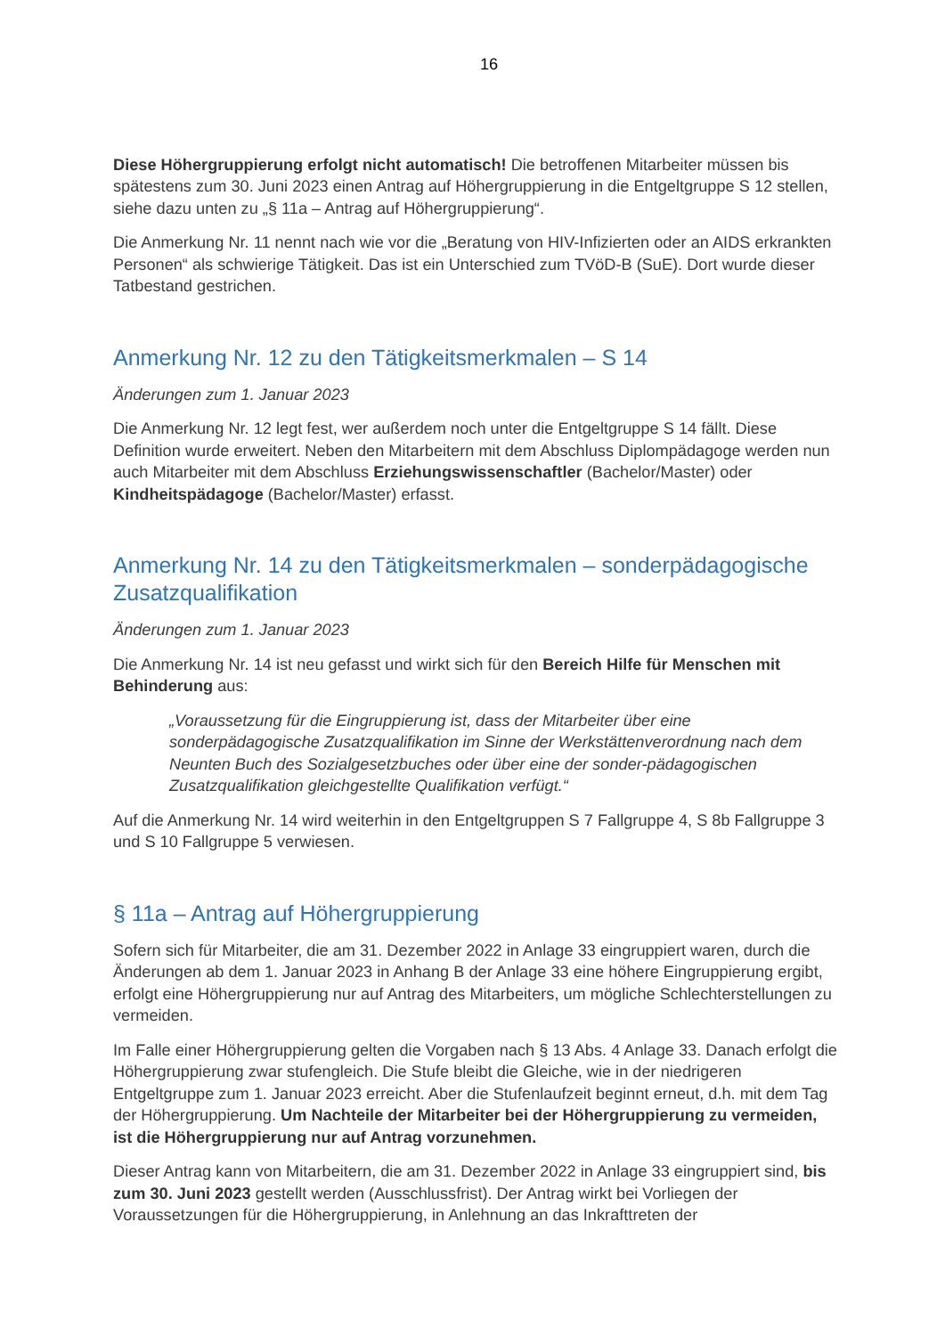16
Diese Höhergruppierung erfolgt nicht automatisch! Die betroffenen Mitarbeiter müssen bis spätestens zum 30. Juni 2023 einen Antrag auf Höhergruppierung in die Entgeltgruppe S 12 stellen, siehe dazu unten zu „§ 11a – Antrag auf Höhergruppierung“.
Die Anmerkung Nr. 11 nennt nach wie vor die „Beratung von HIV-Infizierten oder an AIDS erkrankten Personen“ als schwierige Tätigkeit. Das ist ein Unterschied zum TVöD-B (SuE). Dort wurde dieser Tatbestand gestrichen.
Anmerkung Nr. 12 zu den Tätigkeitsmerkmalen – S 14
Änderungen zum 1. Januar 2023
Die Anmerkung Nr. 12 legt fest, wer außerdem noch unter die Entgeltgruppe S 14 fällt. Diese Definition wurde erweitert. Neben den Mitarbeitern mit dem Abschluss Diplompädagoge werden nun auch Mitarbeiter mit dem Abschluss Erziehungswissenschaftler (Bachelor/Master) oder Kindheitspädagoge (Bachelor/Master) erfasst.
Anmerkung Nr. 14 zu den Tätigkeitsmerkmalen – sonderpädagogische Zusatzqualifikation
Änderungen zum 1. Januar 2023
Die Anmerkung Nr. 14 ist neu gefasst und wirkt sich für den Bereich Hilfe für Menschen mit Behinderung aus:
„Voraussetzung für die Eingruppierung ist, dass der Mitarbeiter über eine sonderpädagogische Zusatzqualifikation im Sinne der Werkstättenverordnung nach dem Neunten Buch des Sozialgesetzbuches oder über eine der sonder-pädagogischen Zusatzqualifikation gleichgestellte Qualifikation verfügt.“
Auf die Anmerkung Nr. 14 wird weiterhin in den Entgeltgruppen S 7 Fallgruppe 4, S 8b Fallgruppe 3 und S 10 Fallgruppe 5 verwiesen.
§ 11a – Antrag auf Höhergruppierung
Sofern sich für Mitarbeiter, die am 31. Dezember 2022 in Anlage 33 eingruppiert waren, durch die Änderungen ab dem 1. Januar 2023 in Anhang B der Anlage 33 eine höhere Eingruppierung ergibt, erfolgt eine Höhergruppierung nur auf Antrag des Mitarbeiters, um mögliche Schlechterstellungen zu vermeiden.
Im Falle einer Höhergruppierung gelten die Vorgaben nach § 13 Abs. 4 Anlage 33. Danach erfolgt die Höhergruppierung zwar stufengleich. Die Stufe bleibt die Gleiche, wie in der niedrigeren Entgeltgruppe zum 1. Januar 2023 erreicht. Aber die Stufenlaufzeit beginnt erneut, d.h. mit dem Tag der Höhergruppierung. Um Nachteile der Mitarbeiter bei der Höhergruppierung zu vermeiden, ist die Höhergruppierung nur auf Antrag vorzunehmen.
Dieser Antrag kann von Mitarbeitern, die am 31. Dezember 2022 in Anlage 33 eingruppiert sind, bis zum 30. Juni 2023 gestellt werden (Ausschlussfrist). Der Antrag wirkt bei Vorliegen der Voraussetzungen für die Höhergruppierung, in Anlehnung an das Inkrafttreten der